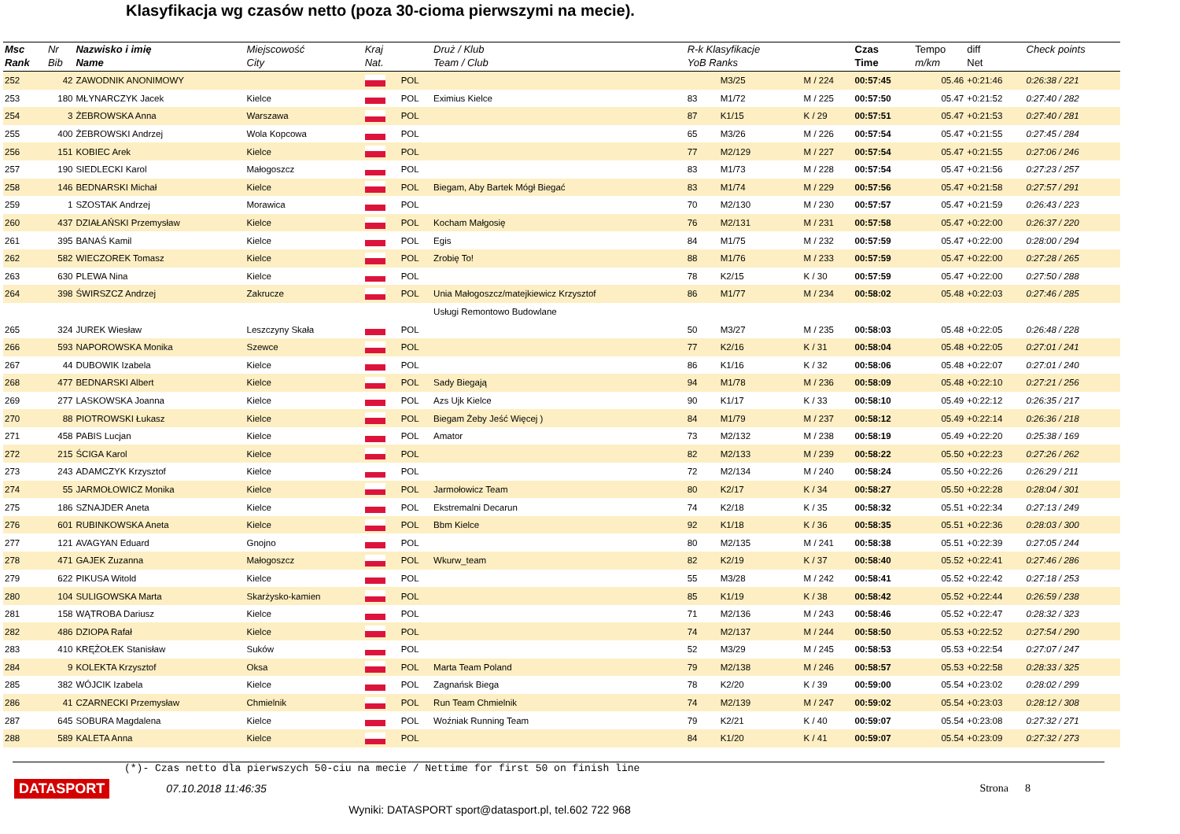Klasyfikacja wg czasów netto (poza 30-cioma pierwszymi na mecie).
| Msc Rank | Nr Bib | Nazwisko i imię Name | Miejscowość City | Kraj Nat. | | Druż / Klub Team / Club | R-k Klasyfikacje YoB Ranks | | | Czas Time | Tempo m/km | diff Net | Check points |
| --- | --- | --- | --- | --- | --- | --- | --- | --- | --- | --- | --- | --- | --- |
| 252 | 42 | ZAWODNIK ANONIMOWY | | | POL | | | M3/25 | M / 224 | 00:57:45 | 05.46 | +0:21:46 | 0:26:38 / 221 |
| 253 | 180 | MŁYNARCZYK Jacek | Kielce | | POL | Eximius Kielce | 83 | M1/72 | M / 225 | 00:57:50 | 05.47 | +0:21:52 | 0:27:40 / 282 |
| 254 | 3 | ŻEBROWSKA Anna | Warszawa | | POL | | 87 | K1/15 | K / 29 | 00:57:51 | 05.47 | +0:21:53 | 0:27:40 / 281 |
| 255 | 400 | ŻEBROWSKI Andrzej | Wola Kopcowa | | POL | | 65 | M3/26 | M / 226 | 00:57:54 | 05.47 | +0:21:55 | 0:27:45 / 284 |
| 256 | 151 | KOBIEC Arek | Kielce | | POL | | 77 | M2/129 | M / 227 | 00:57:54 | 05.47 | +0:21:55 | 0:27:06 / 246 |
| 257 | 190 | SIEDLECKI Karol | Małogoszcz | | POL | | 83 | M1/73 | M / 228 | 00:57:54 | 05.47 | +0:21:56 | 0:27:23 / 257 |
| 258 | 146 | BEDNARSKI Michał | Kielce | | POL | Biegam, Aby Bartek Mógł Biegać | 83 | M1/74 | M / 229 | 00:57:56 | 05.47 | +0:21:58 | 0:27:57 / 291 |
| 259 | 1 | SZOSTAK Andrzej | Morawica | | POL | | 70 | M2/130 | M / 230 | 00:57:57 | 05.47 | +0:21:59 | 0:26:43 / 223 |
| 260 | 437 | DZIAŁAŃSKI Przemysław | Kielce | | POL | Kocham Małgosię | 76 | M2/131 | M / 231 | 00:57:58 | 05.47 | +0:22:00 | 0:26:37 / 220 |
| 261 | 395 | BANAŚ Kamil | Kielce | | POL | Egis | 84 | M1/75 | M / 232 | 00:57:59 | 05.47 | +0:22:00 | 0:28:00 / 294 |
| 262 | 582 | WIECZOREK Tomasz | Kielce | | POL | Zrobię To! | 88 | M1/76 | M / 233 | 00:57:59 | 05.47 | +0:22:00 | 0:27:28 / 265 |
| 263 | 630 | PLEWA Nina | Kielce | | POL | | 78 | K2/15 | K / 30 | 00:57:59 | 05.47 | +0:22:00 | 0:27:50 / 288 |
| 264 | 398 | ŚWIRSZCZ Andrzej | Zakrucze | | POL | Unia Małogoszcz/matejkiewicz Krzysztof | 86 | M1/77 | M / 234 | 00:58:02 | 05.48 | +0:22:03 | 0:27:46 / 285 |
| | | | | | | Usługi Remontowo Budowlane | | | | | | | |
| 265 | 324 | JUREK Wiesław | Leszczyny Skała | | POL | | 50 | M3/27 | M / 235 | 00:58:03 | 05.48 | +0:22:05 | 0:26:48 / 228 |
| 266 | 593 | NAPOROWSKA Monika | Szewce | | POL | | 77 | K2/16 | K / 31 | 00:58:04 | 05.48 | +0:22:05 | 0:27:01 / 241 |
| 267 | 44 | DUBOWIK Izabela | Kielce | | POL | | 86 | K1/16 | K / 32 | 00:58:06 | 05.48 | +0:22:07 | 0:27:01 / 240 |
| 268 | 477 | BEDNARSKI Albert | Kielce | | POL | Sady Biegają | 94 | M1/78 | M / 236 | 00:58:09 | 05.48 | +0:22:10 | 0:27:21 / 256 |
| 269 | 277 | LASKOWSKA Joanna | Kielce | | POL | Azs Ujk Kielce | 90 | K1/17 | K / 33 | 00:58:10 | 05.49 | +0:22:12 | 0:26:35 / 217 |
| 270 | 88 | PIOTROWSKI Łukasz | Kielce | | POL | Biegam Żeby Jeść Więcej ) | 84 | M1/79 | M / 237 | 00:58:12 | 05.49 | +0:22:14 | 0:26:36 / 218 |
| 271 | 458 | PABIS Lucjan | Kielce | | POL | Amator | 73 | M2/132 | M / 238 | 00:58:19 | 05.49 | +0:22:20 | 0:25:38 / 169 |
| 272 | 215 | ŚCIGA Karol | Kielce | | POL | | 82 | M2/133 | M / 239 | 00:58:22 | 05.50 | +0:22:23 | 0:27:26 / 262 |
| 273 | 243 | ADAMCZYK Krzysztof | Kielce | | POL | | 72 | M2/134 | M / 240 | 00:58:24 | 05.50 | +0:22:26 | 0:26:29 / 211 |
| 274 | 55 | JARMOŁOWICZ Monika | Kielce | | POL | Jarmołowicz Team | 80 | K2/17 | K / 34 | 00:58:27 | 05.50 | +0:22:28 | 0:28:04 / 301 |
| 275 | 186 | SZNAJDER Aneta | Kielce | | POL | Ekstremalni Decarun | 74 | K2/18 | K / 35 | 00:58:32 | 05.51 | +0:22:34 | 0:27:13 / 249 |
| 276 | 601 | RUBINKOWSKA Aneta | Kielce | | POL | Bbm Kielce | 92 | K1/18 | K / 36 | 00:58:35 | 05.51 | +0:22:36 | 0:28:03 / 300 |
| 277 | 121 | AVAGYAN Eduard | Gnojno | | POL | | 80 | M2/135 | M / 241 | 00:58:38 | 05.51 | +0:22:39 | 0:27:05 / 244 |
| 278 | 471 | GAJEK Zuzanna | Małogoszcz | | POL | Wkurw_team | 82 | K2/19 | K / 37 | 00:58:40 | 05.52 | +0:22:41 | 0:27:46 / 286 |
| 279 | 622 | PIKUSA Witold | Kielce | | POL | | 55 | M3/28 | M / 242 | 00:58:41 | 05.52 | +0:22:42 | 0:27:18 / 253 |
| 280 | 104 | SULIGOWSKA Marta | Skarżysko-kamien | | POL | | 85 | K1/19 | K / 38 | 00:58:42 | 05.52 | +0:22:44 | 0:26:59 / 238 |
| 281 | 158 | WĄTROBA Dariusz | Kielce | | POL | | 71 | M2/136 | M / 243 | 00:58:46 | 05.52 | +0:22:47 | 0:28:32 / 323 |
| 282 | 486 | DZIOPA Rafał | Kielce | | POL | | 74 | M2/137 | M / 244 | 00:58:50 | 05.53 | +0:22:52 | 0:27:54 / 290 |
| 283 | 410 | KRĘŻOŁEK Stanisław | Suków | | POL | | 52 | M3/29 | M / 245 | 00:58:53 | 05.53 | +0:22:54 | 0:27:07 / 247 |
| 284 | 9 | KOLEKTA Krzysztof | Oksa | | POL | Marta Team Poland | 79 | M2/138 | M / 246 | 00:58:57 | 05.53 | +0:22:58 | 0:28:33 / 325 |
| 285 | 382 | WÓJCIK Izabela | Kielce | | POL | Zagnańsk Biega | 78 | K2/20 | K / 39 | 00:59:00 | 05.54 | +0:23:02 | 0:28:02 / 299 |
| 286 | 41 | CZARNECKI Przemysław | Chmielnik | | POL | Run Team Chmielnik | 74 | M2/139 | M / 247 | 00:59:02 | 05.54 | +0:23:03 | 0:28:12 / 308 |
| 287 | 645 | SOBURA Magdalena | Kielce | | POL | Woźniak Running Team | 79 | K2/21 | K / 40 | 00:59:07 | 05.54 | +0:23:08 | 0:27:32 / 271 |
| 288 | 589 | KALETA Anna | Kielce | | POL | | 84 | K1/20 | K / 41 | 00:59:07 | 05.54 | +0:23:09 | 0:27:32 / 273 |
(*)- Czas netto dla pierwszych 50-ciu na mecie / Nettime for first 50 on finish line
DATASPORT 07.10.2018 11:46:35 Strona 8
Wyniki: DATASPORT sport@datasport.pl, tel.602 722 968